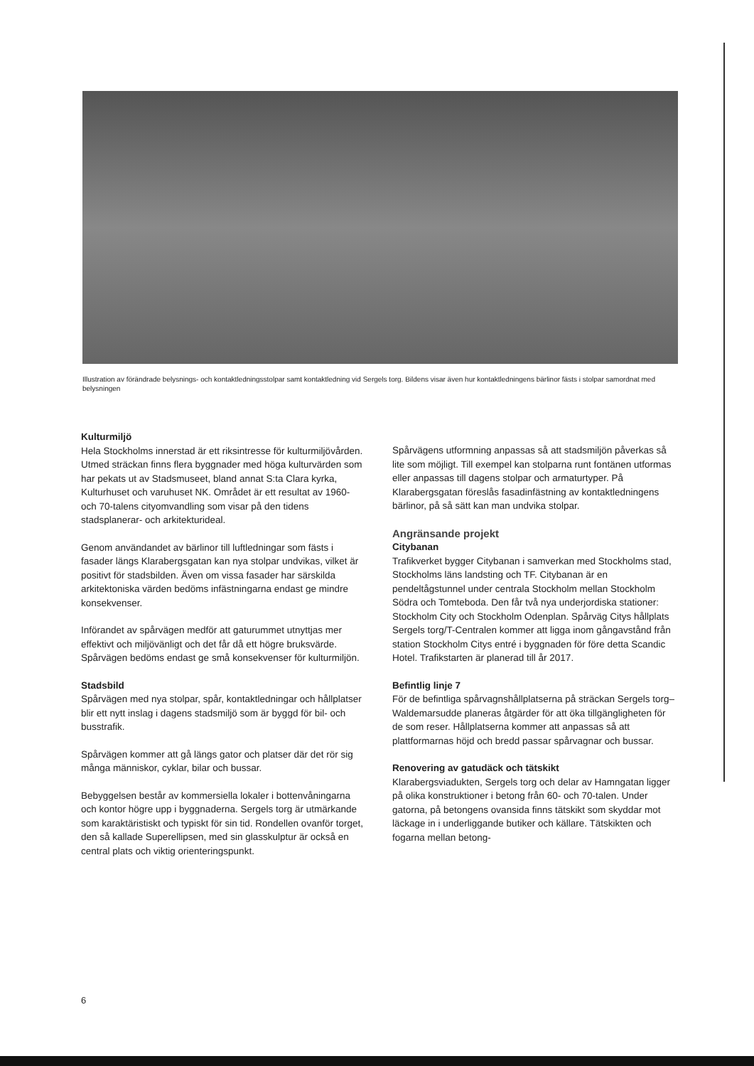Illustration av förändrade belysnings- och kontaktledningsstolpar samt kontaktledning vid Sergels torg. Bildens visar även hur kontaktledningens bärlinor fästs i stolpar samordnat med belysningen
Kulturmiljö
Hela Stockholms innerstad är ett riksintresse för kulturmiljövården. Utmed sträckan finns flera byggnader med höga kulturvärden som har pekats ut av Stadsmuseet, bland annat S:ta Clara kyrka, Kulturhuset och varuhuset NK. Området är ett resultat av 1960- och 70-talens cityomvandling som visar på den tidens stadsplanerar- och arkitekturideal.
Genom användandet av bärlinor till luftledningar som fästs i fasader längs Klarabergsgatan kan nya stolpar undvikas, vilket är positivt för stadsbilden. Även om vissa fasader har särskilda arkitektoniska värden bedöms infästningarna endast ge mindre konsekvenser.
Införandet av spårvägen medför att gaturummet utnyttjas mer effektivt och miljövänligt och det får då ett högre bruksvärde. Spårvägen bedöms endast ge små konsekvenser för kulturmiljön.
Stadsbild
Spårvägen med nya stolpar, spår, kontaktledningar och hållplatser blir ett nytt inslag i dagens stadsmiljö som är byggd för bil- och busstrafik.
Spårvägen kommer att gå längs gator och platser där det rör sig många människor, cyklar, bilar och bussar.
Bebyggelsen består av kommersiella lokaler i bottenvåningarna och kontor högre upp i byggnaderna. Sergels torg är utmärkande som karaktäristiskt och typiskt för sin tid. Rondellen ovanför torget, den så kallade Superellipsen, med sin glasskulptur är också en central plats och viktig orienteringspunkt.
Spårvägens utformning anpassas så att stadsmiljön påverkas så lite som möjligt. Till exempel kan stolparna runt fontänen utformas eller anpassas till dagens stolpar och armaturtyper. På Klarabergsgatan föreslås fasadinfästning av kontaktledningens bärlinor, på så sätt kan man undvika stolpar.
Angränsande projekt
Citybanan
Trafikverket bygger Citybanan i samverkan med Stockholms stad, Stockholms läns landsting och TF. Citybanan är en pendeltågstunnel under centrala Stockholm mellan Stockholm Södra och Tomteboda. Den får två nya underjordiska stationer: Stockholm City och Stockholm Odenplan. Spårväg Citys hållplats Sergels torg/T-Centralen kommer att ligga inom gångavstånd från station Stockholm Citys entré i byggnaden för före detta Scandic Hotel. Trafikstarten är planerad till år 2017.
Befintlig linje 7
För de befintliga spårvagnshållplatserna på sträckan Sergels torg–Waldemarsudde planeras åtgärder för att öka tillgängligheten för de som reser. Hållplatserna kommer att anpassas så att plattformarnas höjd och bredd passar spårvagnar och bussar.
Renovering av gatudäck och tätskikt
Klarabergsviadukten, Sergels torg och delar av Hamngatan ligger på olika konstruktioner i betong från 60- och 70-talen. Under gatorna, på betongens ovansida finns tätskikt som skyddar mot läckage in i underliggande butiker och källare. Tätskikten och fogarna mellan betong-
6